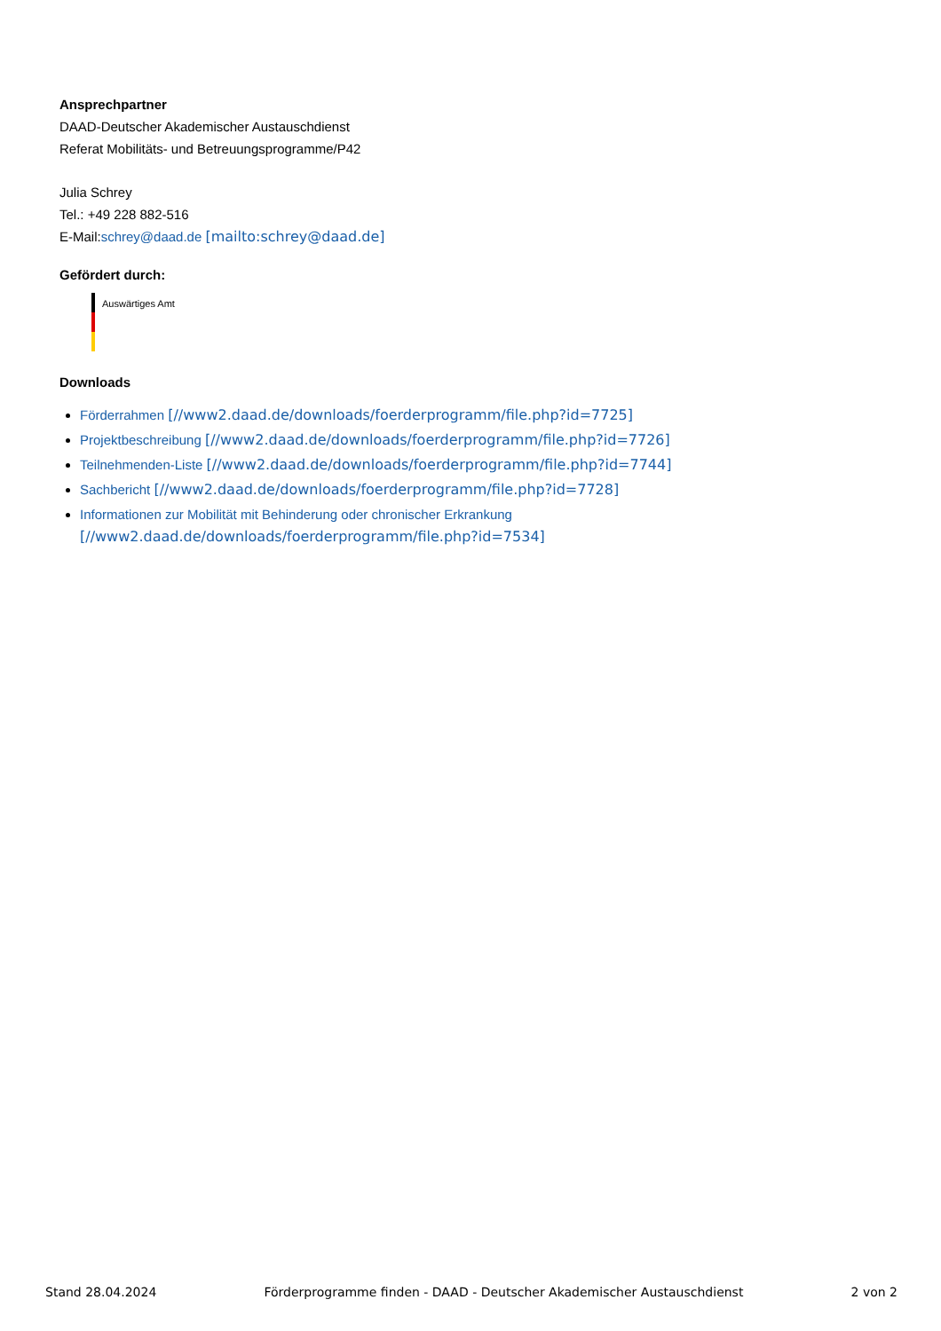Ansprechpartner
DAAD-Deutscher Akademischer Austauschdienst
Referat Mobilitäts- und Betreuungsprogramme/P42
Julia Schrey
Tel.: +49 228 882-516
E-Mail:schrey@daad.de [mailto:schrey@daad.de]
Gefördert durch:
Auswärtiges Amt
Downloads
Förderrahmen [//www2.daad.de/downloads/foerderprogramm/file.php?id=7725]
Projektbeschreibung [//www2.daad.de/downloads/foerderprogramm/file.php?id=7726]
Teilnehmenden-Liste [//www2.daad.de/downloads/foerderprogramm/file.php?id=7744]
Sachbericht [//www2.daad.de/downloads/foerderprogramm/file.php?id=7728]
Informationen zur Mobilität mit Behinderung oder chronischer Erkrankung
[//www2.daad.de/downloads/foerderprogramm/file.php?id=7534]
Stand 28.04.2024 Förderprogramme finden - DAAD - Deutscher Akademischer Austauschdienst 2 von 2